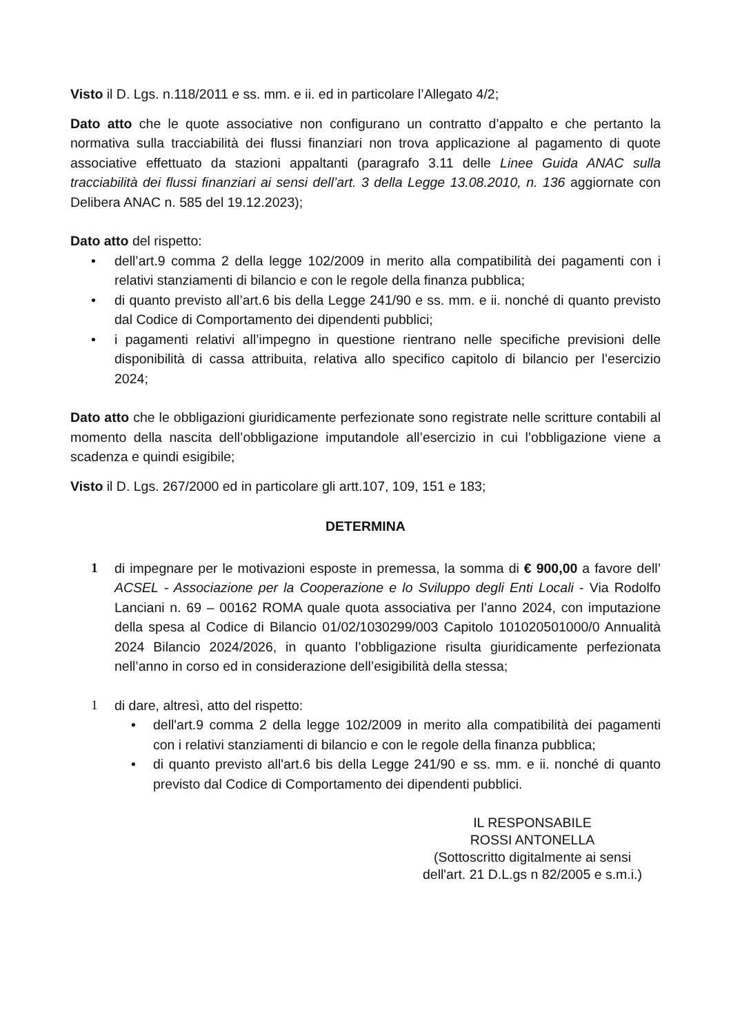Visto il D. Lgs. n.118/2011 e ss. mm. e ii. ed in particolare l’Allegato 4/2;
Dato atto che le quote associative non configurano un contratto d’appalto e che pertanto la normativa sulla tracciabilità dei flussi finanziari non trova applicazione al pagamento di quote associative effettuato da stazioni appaltanti (paragrafo 3.11 delle Linee Guida ANAC sulla tracciabilità dei flussi finanziari ai sensi dell’art. 3 della Legge 13.08.2010, n. 136 aggiornate con Delibera ANAC n. 585 del 19.12.2023);
Dato atto del rispetto:
• dell’art.9 comma 2 della legge 102/2009 in merito alla compatibilità dei pagamenti con i relativi stanziamenti di bilancio e con le regole della finanza pubblica;
• di quanto previsto all’art.6 bis della Legge 241/90 e ss. mm. e ii. nonché di quanto previsto dal Codice di Comportamento dei dipendenti pubblici;
• i pagamenti relativi all’impegno in questione rientrano nelle specifiche previsioni delle disponibilità di cassa attribuita, relativa allo specifico capitolo di bilancio per l’esercizio 2024;
Dato atto che le obbligazioni giuridicamente perfezionate sono registrate nelle scritture contabili al momento della nascita dell’obbligazione imputandole all’esercizio in cui l’obbligazione viene a scadenza e quindi esigibile;
Visto il D. Lgs. 267/2000 ed in particolare gli artt.107, 109, 151 e 183;
DETERMINA
1 di impegnare per le motivazioni esposte in premessa, la somma di € 900,00 a favore dell’ ACSEL - Associazione per la Cooperazione e lo Sviluppo degli Enti Locali - Via Rodolfo Lanciani n. 69 – 00162 ROMA quale quota associativa per l’anno 2024, con imputazione della spesa al Codice di Bilancio 01/02/1030299/003 Capitolo 101020501000/0 Annualità 2024 Bilancio 2024/2026, in quanto l’obbligazione risulta giuridicamente perfezionata nell’anno in corso ed in considerazione dell’esigibilità della stessa;
1 di dare, altresì, atto del rispetto:
• dell'art.9 comma 2 della legge 102/2009 in merito alla compatibilità dei pagamenti con i relativi stanziamenti di bilancio e con le regole della finanza pubblica;
• di quanto previsto all'art.6 bis della Legge 241/90 e ss. mm. e ii. nonché di quanto previsto dal Codice di Comportamento dei dipendenti pubblici.
IL RESPONSABILE
ROSSI ANTONELLA
(Sottoscritto digitalmente ai sensi
dell'art. 21 D.L.gs n 82/2005 e s.m.i.)